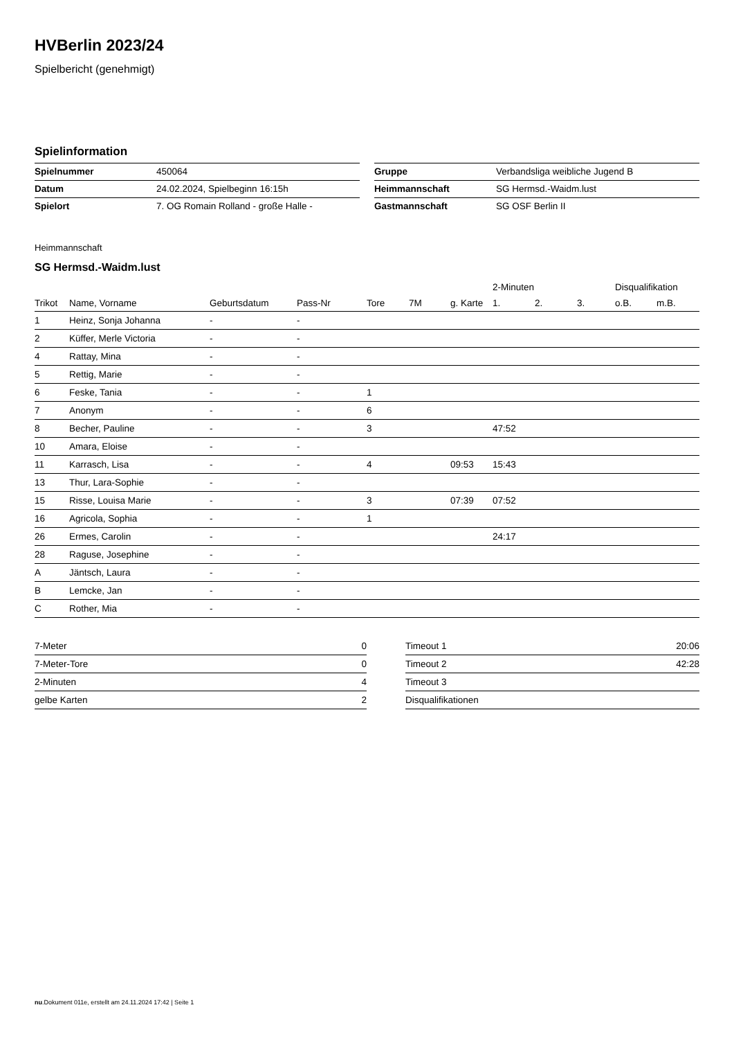HVBerlin 2023/24
Spielbericht (genehmigt)
Spielinformation
| Spielnummer | 450064 |
| Datum | 24.02.2024, Spielbeginn 16:15h |
| Spielort | 7. OG Romain Rolland - große Halle - |
| Gruppe | Verbandsliga weibliche Jugend B |
| Heimmannschaft | SG Hermsd.-Waidm.lust |
| Gastmannschaft | SG OSF Berlin II |
Heimmannschaft
SG Hermsd.-Waidm.lust
| | | | | | | | 2-Minuten | | | Disqualifikation | |
| --- | --- | --- | --- | --- | --- | --- | --- | --- | --- | --- | --- |
| Trikot | Name, Vorname | Geburtsdatum | Pass-Nr | Tore | 7M | g. Karte | 1. | 2. | 3. | o.B. | m.B. |
| 1 | Heinz, Sonja Johanna | - | - | | | | | | | | |
| 2 | Küffer, Merle Victoria | - | - | | | | | | | | |
| 4 | Rattay, Mina | - | - | | | | | | | | |
| 5 | Rettig, Marie | - | - | | | | | | | | |
| 6 | Feske, Tania | - | - | 1 | | | | | | | |
| 7 | Anonym | - | - | 6 | | | | | | | |
| 8 | Becher, Pauline | - | - | 3 | | | 47:52 | | | | |
| 10 | Amara, Eloise | - | - | | | | | | | | |
| 11 | Karrasch, Lisa | - | - | 4 | | 09:53 | 15:43 | | | | |
| 13 | Thur, Lara-Sophie | - | - | | | | | | | | |
| 15 | Risse, Louisa Marie | - | - | 3 | | 07:39 | 07:52 | | | | |
| 16 | Agricola, Sophia | - | - | 1 | | | | | | | |
| 26 | Ermes, Carolin | - | - | | | | 24:17 | | | | |
| 28 | Raguse, Josephine | - | - | | | | | | | | |
| A | Jäntsch, Laura | - | - | | | | | | | | |
| B | Lemcke, Jan | - | - | | | | | | | | |
| C | Rother, Mia | - | - | | | | | | | | |
| 7-Meter | 0 |
| 7-Meter-Tore | 0 |
| 2-Minuten | 4 |
| gelbe Karten | 2 |
| Timeout 1 | 20:06 |
| Timeout 2 | 42:28 |
| Timeout 3 | |
| Disqualifikationen | |
nu.Dokument 011e, erstellt am 24.11.2024 17:42 | Seite 1